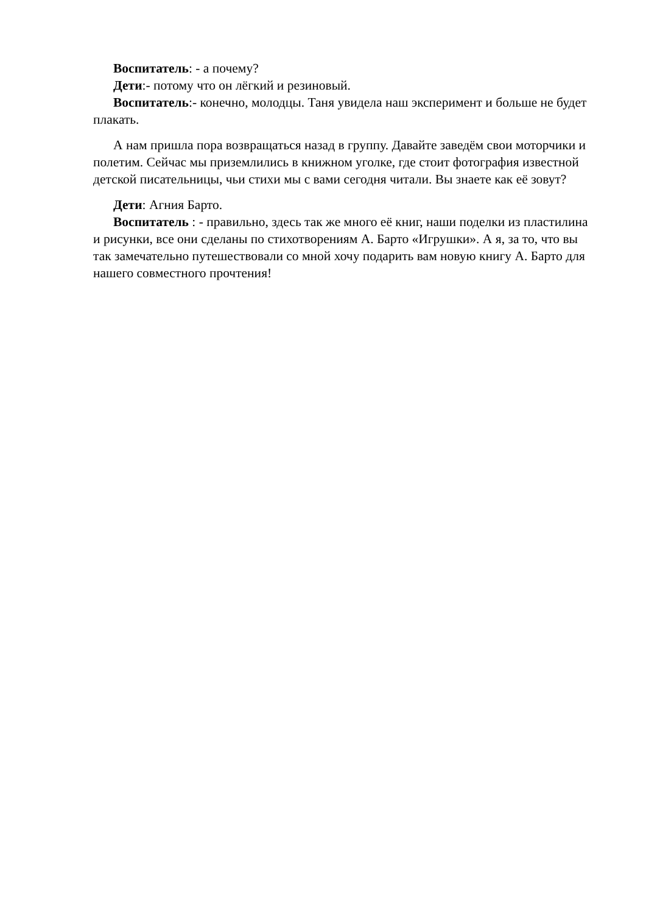Воспитатель: - а почему?
Дети:- потому что он лёгкий и резиновый.
Воспитатель:- конечно, молодцы. Таня увидела наш эксперимент и больше не будет плакать.
А нам пришла пора возвращаться назад в группу. Давайте заведём свои моторчики и полетим. Сейчас мы приземлились в книжном уголке, где стоит фотография известной детской писательницы, чьи стихи мы с вами сегодня читали. Вы знаете как её зовут?
Дети: Агния Барто.
Воспитатель : - правильно, здесь так же много её книг, наши поделки из пластилина и рисунки, все они сделаны по стихотворениям А. Барто «Игрушки». А я, за то, что вы так замечательно путешествовали со мной хочу подарить вам новую книгу А. Барто для нашего совместного прочтения!